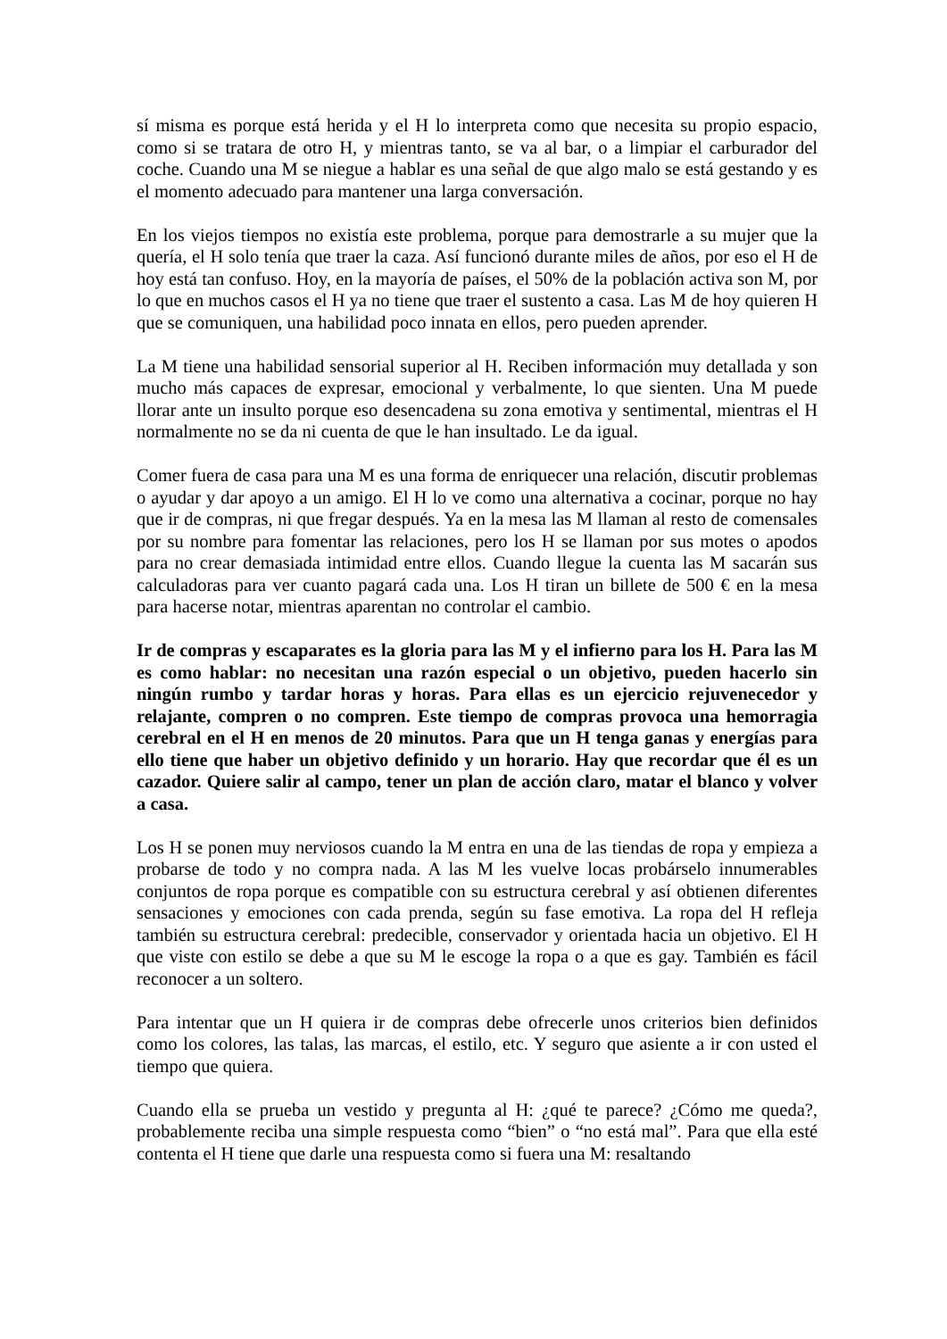sí misma es porque está herida y el H lo interpreta como que necesita su propio espacio, como si se tratara de otro H, y mientras tanto, se va al bar, o a limpiar el carburador del coche. Cuando una M se niegue a hablar es una señal de que algo malo se está gestando y es el momento adecuado para mantener una larga conversación.
En los viejos tiempos no existía este problema, porque para demostrarle a su mujer que la quería, el H solo tenía que traer la caza. Así funcionó durante miles de años, por eso el H de hoy está tan confuso. Hoy, en la mayoría de países, el 50% de la población activa son M, por lo que en muchos casos el H ya no tiene que traer el sustento a casa. Las M de hoy quieren H que se comuniquen, una habilidad poco innata en ellos, pero pueden aprender.
La M tiene una habilidad sensorial superior al H. Reciben información muy detallada y son mucho más capaces de expresar, emocional y verbalmente, lo que sienten. Una M puede llorar ante un insulto porque eso desencadena su zona emotiva y sentimental, mientras el H normalmente no se da ni cuenta de que le han insultado. Le da igual.
Comer fuera de casa para una M es una forma de enriquecer una relación, discutir problemas o ayudar y dar apoyo a un amigo. El H lo ve como una alternativa a cocinar, porque no hay que ir de compras, ni que fregar después. Ya en la mesa las M llaman al resto de comensales por su nombre para fomentar las relaciones, pero los H se llaman por sus motes o apodos para no crear demasiada intimidad entre ellos. Cuando llegue la cuenta las M sacarán sus calculadoras para ver cuanto pagará cada una. Los H tiran un billete de 500 € en la mesa para hacerse notar, mientras aparentan no controlar el cambio.
Ir de compras y escaparates es la gloria para las M y el infierno para los H. Para las M es como hablar: no necesitan una razón especial o un objetivo, pueden hacerlo sin ningún rumbo y tardar horas y horas. Para ellas es un ejercicio rejuvenecedor y relajante, compren o no compren. Este tiempo de compras provoca una hemorragia cerebral en el H en menos de 20 minutos. Para que un H tenga ganas y energías para ello tiene que haber un objetivo definido y un horario. Hay que recordar que él es un cazador. Quiere salir al campo, tener un plan de acción claro, matar el blanco y volver a casa.
Los H se ponen muy nerviosos cuando la M entra en una de las tiendas de ropa y empieza a probarse de todo y no compra nada. A las M les vuelve locas probárselo innumerables conjuntos de ropa porque es compatible con su estructura cerebral y así obtienen diferentes sensaciones y emociones con cada prenda, según su fase emotiva. La ropa del H refleja también su estructura cerebral: predecible, conservador y orientada hacia un objetivo. El H que viste con estilo se debe a que su M le escoge la ropa o a que es gay. También es fácil reconocer a un soltero.
Para intentar que un H quiera ir de compras debe ofrecerle unos criterios bien definidos como los colores, las talas, las marcas, el estilo, etc. Y seguro que asiente a ir con usted el tiempo que quiera.
Cuando ella se prueba un vestido y pregunta al H: ¿qué te parece? ¿Cómo me queda?, probablemente reciba una simple respuesta como “bien” o “no está mal”. Para que ella esté contenta el H tiene que darle una respuesta como si fuera una M: resaltando